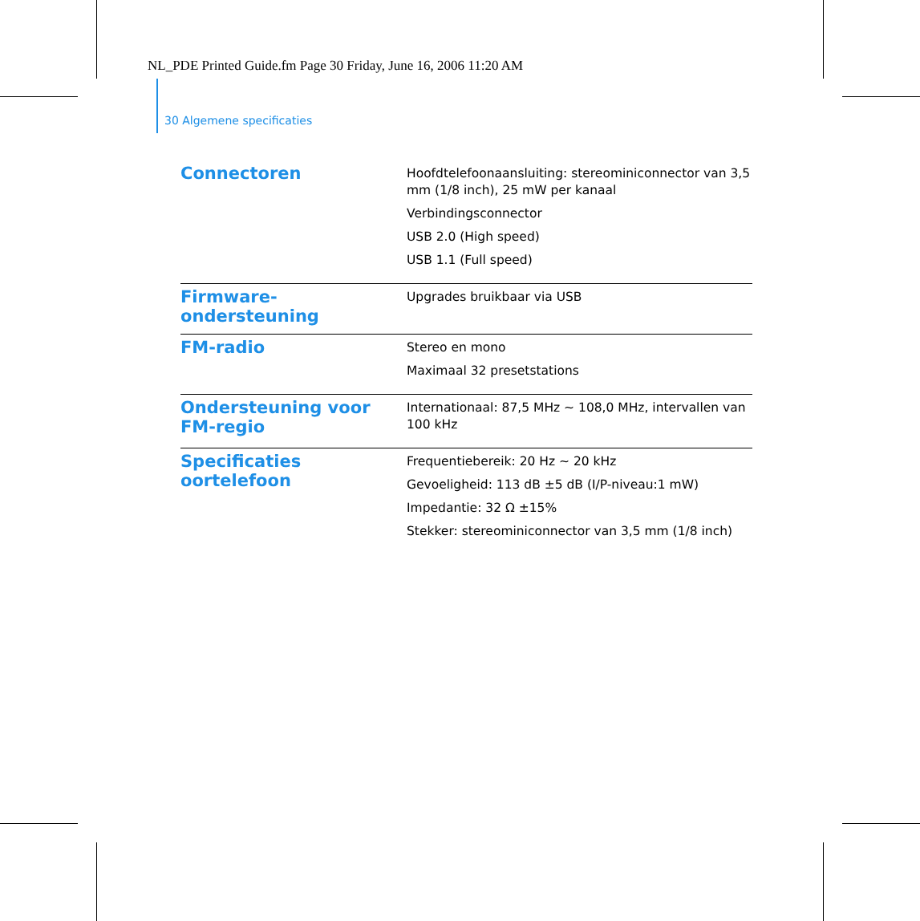NL_PDE Printed Guide.fm Page 30 Friday, June 16, 2006 11:20 AM
30 Algemene specificaties
| Connectoren | Hoofdtelefoonaansluiting: stereominiconnector van 3,5 mm (1/8 inch), 25 mW per kanaal Verbindingsconnector USB 2.0 (High speed) USB 1.1 (Full speed) |
| Firmware-ondersteuning | Upgrades bruikbaar via USB |
| FM-radio | Stereo en mono Maximaal 32 presetstations |
| Ondersteuning voor FM-regio | Internationaal: 87,5 MHz ~ 108,0 MHz, intervallen van 100 kHz |
| Specificaties oortelefoon | Frequentiebereik: 20 Hz ~ 20 kHz Gevoeligheid: 113 dB ±5 dB (I/P-niveau:1 mW) Impedantie: 32 Ω ±15% Stekker: stereominiconnector van 3,5 mm (1/8 inch) |